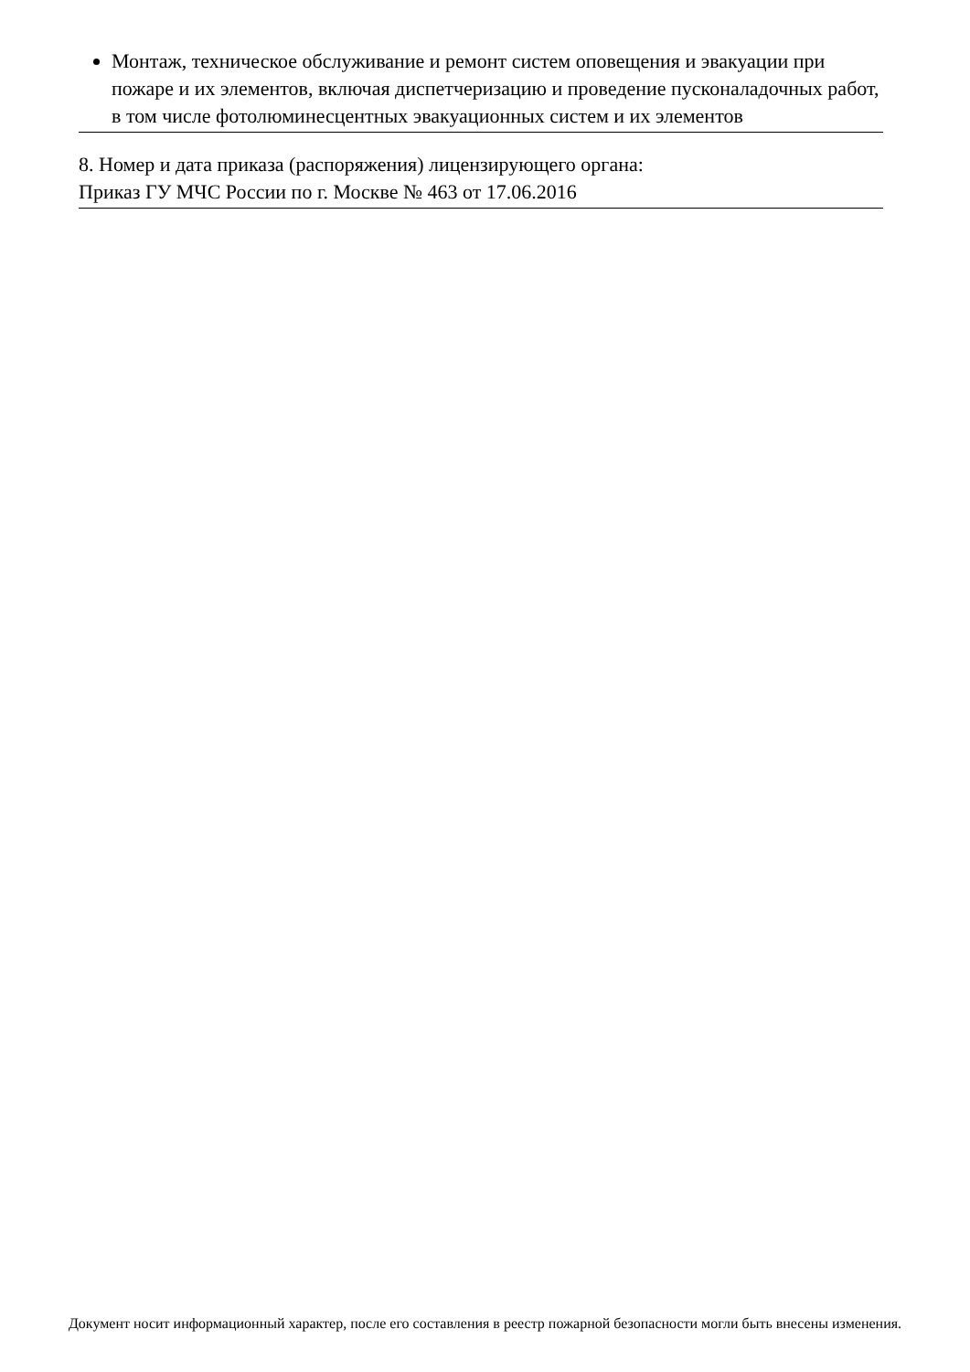Монтаж, техническое обслуживание и ремонт систем оповещения и эвакуации при пожаре и их элементов, включая диспетчеризацию и проведение пусконаладочных работ, в том числе фотолюминесцентных эвакуационных систем и их элементов
8. Номер и дата приказа (распоряжения) лицензирующего органа:
Приказ ГУ МЧС России по г. Москве № 463 от 17.06.2016
Документ носит информационный характер, после его составления в реестр пожарной безопасности могли быть внесены изменения.